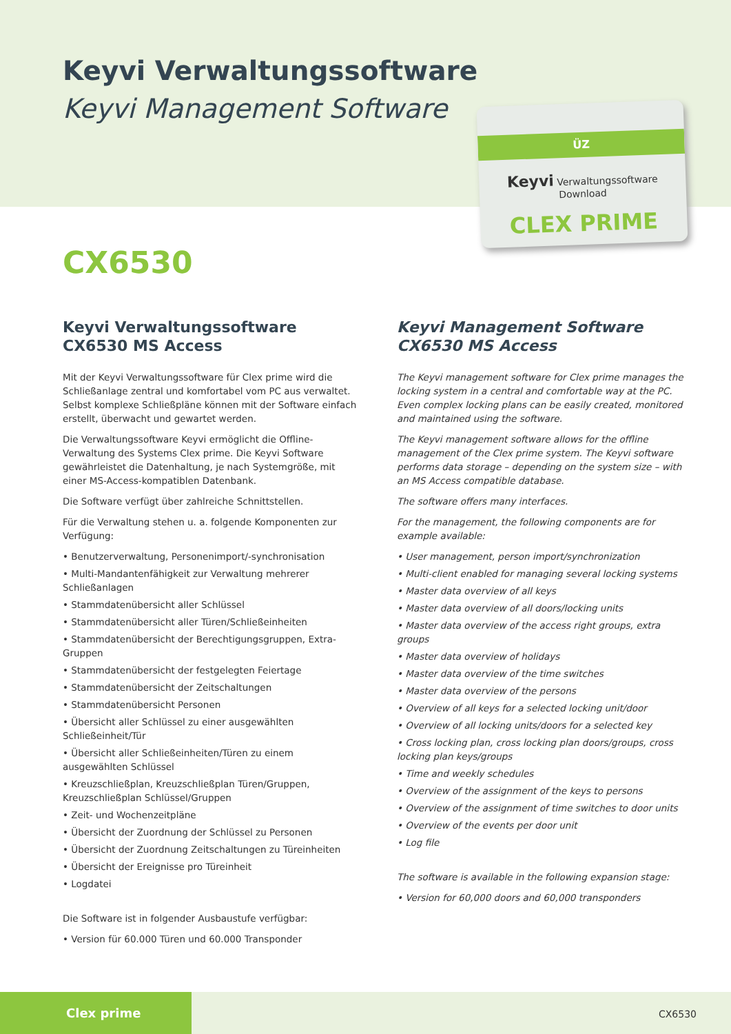Keyvi Verwaltungssoftware
Keyvi Management Software
ÜZ
Keyvi Verwaltungssoftware
Download
CLEX PRIME
CX6530
Keyvi Verwaltungssoftware
CX6530 MS Access
Mit der Keyvi Verwaltungssoftware für Clex prime wird die Schließanlage zentral und komfortabel vom PC aus verwaltet. Selbst komplexe Schließpläne können mit der Software einfach erstellt, überwacht und gewartet werden.
Die Verwaltungssoftware Keyvi ermöglicht die Offline-Verwaltung des Systems Clex prime. Die Keyvi Software gewährleistet die Datenhaltung, je nach Systemgröße, mit einer MS-Access-kompatiblen Datenbank.
Die Software verfügt über zahlreiche Schnittstellen.
Für die Verwaltung stehen u. a. folgende Komponenten zur Verfügung:
• Benutzerverwaltung, Personenimport/-synchronisation
• Multi-Mandantenfähigkeit zur Verwaltung mehrerer Schließanlagen
• Stammdatenübersicht aller Schlüssel
• Stammdatenübersicht aller Türen/Schließeinheiten
• Stammdatenübersicht der Berechtigungsgruppen, Extra-Gruppen
• Stammdatenübersicht der festgelegten Feiertage
• Stammdatenübersicht der Zeitschaltungen
• Stammdatenübersicht Personen
• Übersicht aller Schlüssel zu einer ausgewählten Schließeinheit/Tür
• Übersicht aller Schließeinheiten/Türen zu einem ausgewählten Schlüssel
• Kreuzschließplan, Kreuzschließplan Türen/Gruppen, Kreuzschließplan Schlüssel/Gruppen
• Zeit- und Wochenzeitpläne
• Übersicht der Zuordnung der Schlüssel zu Personen
• Übersicht der Zuordnung Zeitschaltungen zu Türeinheiten
• Übersicht der Ereignisse pro Türeinheit
• Logdatei
Die Software ist in folgender Ausbaustufe verfügbar:
• Version für 60.000 Türen und 60.000 Transponder
Keyvi Management Software
CX6530 MS Access
The Keyvi management software for Clex prime manages the locking system in a central and comfortable way at the PC. Even complex locking plans can be easily created, monitored and maintained using the software.
The Keyvi management software allows for the offline management of the Clex prime system. The Keyvi software performs data storage – depending on the system size – with an MS Access compatible database.
The software offers many interfaces.
For the management, the following components are for example available:
• User management, person import/synchronization
• Multi-client enabled for managing several locking systems
• Master data overview of all keys
• Master data overview of all doors/locking units
• Master data overview of the access right groups, extra groups
• Master data overview of holidays
• Master data overview of the time switches
• Master data overview of the persons
• Overview of all keys for a selected locking unit/door
• Overview of all locking units/doors for a selected key
• Cross locking plan, cross locking plan doors/groups, cross locking plan keys/groups
• Time and weekly schedules
• Overview of the assignment of the keys to persons
• Overview of the assignment of time switches to door units
• Overview of the events per door unit
• Log file
The software is available in the following expansion stage:
• Version for 60,000 doors and 60,000 transponders
Clex prime
CX6530